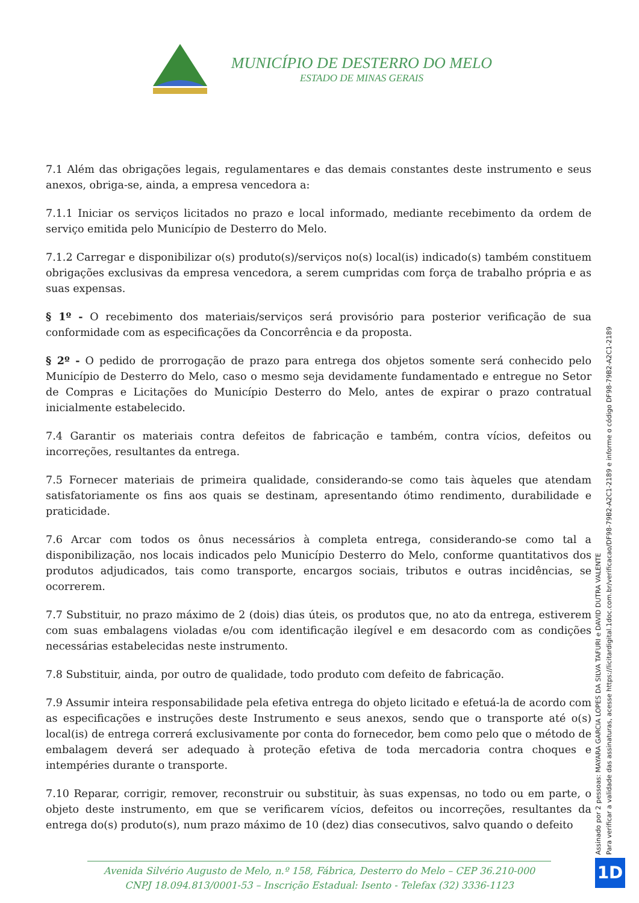MUNICÍPIO DE DESTERRO DO MELO
ESTADO DE MINAS GERAIS
7.1 Além das obrigações legais, regulamentares e das demais constantes deste instrumento e seus anexos, obriga-se, ainda, a empresa vencedora a:
7.1.1 Iniciar os serviços licitados no prazo e local informado, mediante recebimento da ordem de serviço emitida pelo Município de Desterro do Melo.
7.1.2 Carregar e disponibilizar o(s) produto(s)/serviços no(s) local(is) indicado(s) também constituem obrigações exclusivas da empresa vencedora, a serem cumpridas com força de trabalho própria e as suas expensas.
§ 1º - O recebimento dos materiais/serviços será provisório para posterior verificação de sua conformidade com as especificações da Concorrência e da proposta.
§ 2º - O pedido de prorrogação de prazo para entrega dos objetos somente será conhecido pelo Município de Desterro do Melo, caso o mesmo seja devidamente fundamentado e entregue no Setor de Compras e Licitações do Município Desterro do Melo, antes de expirar o prazo contratual inicialmente estabelecido.
7.4 Garantir os materiais contra defeitos de fabricação e também, contra vícios, defeitos ou incorreções, resultantes da entrega.
7.5 Fornecer materiais de primeira qualidade, considerando-se como tais àqueles que atendam satisfatoriamente os fins aos quais se destinam, apresentando ótimo rendimento, durabilidade e praticidade.
7.6 Arcar com todos os ônus necessários à completa entrega, considerando-se como tal a disponibilização, nos locais indicados pelo Município Desterro do Melo, conforme quantitativos dos produtos adjudicados, tais como transporte, encargos sociais, tributos e outras incidências, se ocorrerem.
7.7 Substituir, no prazo máximo de 2 (dois) dias úteis, os produtos que, no ato da entrega, estiverem com suas embalagens violadas e/ou com identificação ilegível e em desacordo com as condições necessárias estabelecidas neste instrumento.
7.8 Substituir, ainda, por outro de qualidade, todo produto com defeito de fabricação.
7.9 Assumir inteira responsabilidade pela efetiva entrega do objeto licitado e efetuá-la de acordo com as especificações e instruções deste Instrumento e seus anexos, sendo que o transporte até o(s) local(is) de entrega correrá exclusivamente por conta do fornecedor, bem como pelo que o método de embalagem deverá ser adequado à proteção efetiva de toda mercadoria contra choques e intempéries durante o transporte.
7.10 Reparar, corrigir, remover, reconstruir ou substituir, às suas expensas, no todo ou em parte, o objeto deste instrumento, em que se verificarem vícios, defeitos ou incorreções, resultantes da entrega do(s) produto(s), num prazo máximo de 10 (dez) dias consecutivos, salvo quando o defeito
Assinado por 2 pessoas: MAYARA GARCIA LOPES DA SILVA TAFURI e DAVID DUTRA VALENTE
Para verificar a validade das assinaturas, acesse https://licitardigital.1doc.com.br/verificacao/DF98-79B2-A2C1-2189 e informe o código DF98-79B2-A2C1-2189
Avenida Silvério Augusto de Melo, n.º 158, Fábrica, Desterro do Melo – CEP 36.210-000
CNPJ 18.094.813/0001-53 – Inscrição Estadual: Isento - Telefax (32) 3336-1123
1D